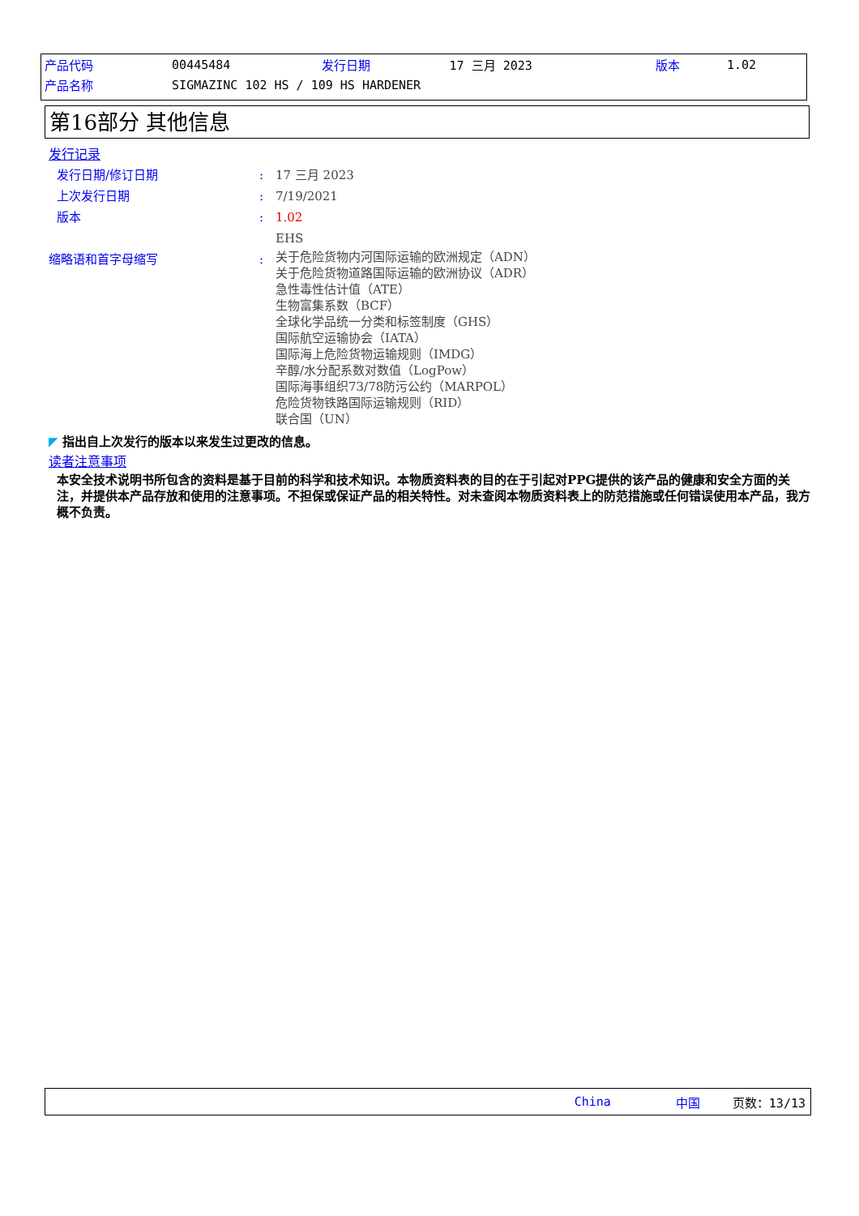| 产品代码 | 00445484 | 发行日期 | 17 三月 2023 | 版本 | 1.02 |
| 产品名称 | SIGMAZINC 102 HS / 109 HS HARDENER | | | | |
第16部分 其他信息
发行记录
发行日期/修订日期 :
17 三月 2023
上次发行日期 :
7/19/2021
版本 :
1.02
EHS
缩略语和首字母缩写 :
关于危险货物内河国际运输的欧洲规定（ADN）
关于危险货物道路国际运输的欧洲协议（ADR）
急性毒性估计值（ATE）
生物富集系数（BCF）
全球化学品统一分类和标签制度（GHS）
国际航空运输协会（IATA）
国际海上危险货物运输规则（IMDG）
辛醇/水分配系数对数值（LogPow）
国际海事组织73/78防污公约（MARPOL）
危险货物铁路国际运输规则（RID）
联合国（UN）
◤ 指出自上次发行的版本以来发生过更改的信息。
读者注意事项
本安全技术说明书所包含的资料是基于目前的科学和技术知识。本物质资料表的目的在于引起对PPG提供的该产品的健康和安全方面的关注，并提供本产品存放和使用的注意事项。不担保或保证产品的相关特性。对未查阅本物质资料表上的防范措施或任何错误使用本产品，我方概不负责。
China 中国 页数：13/13